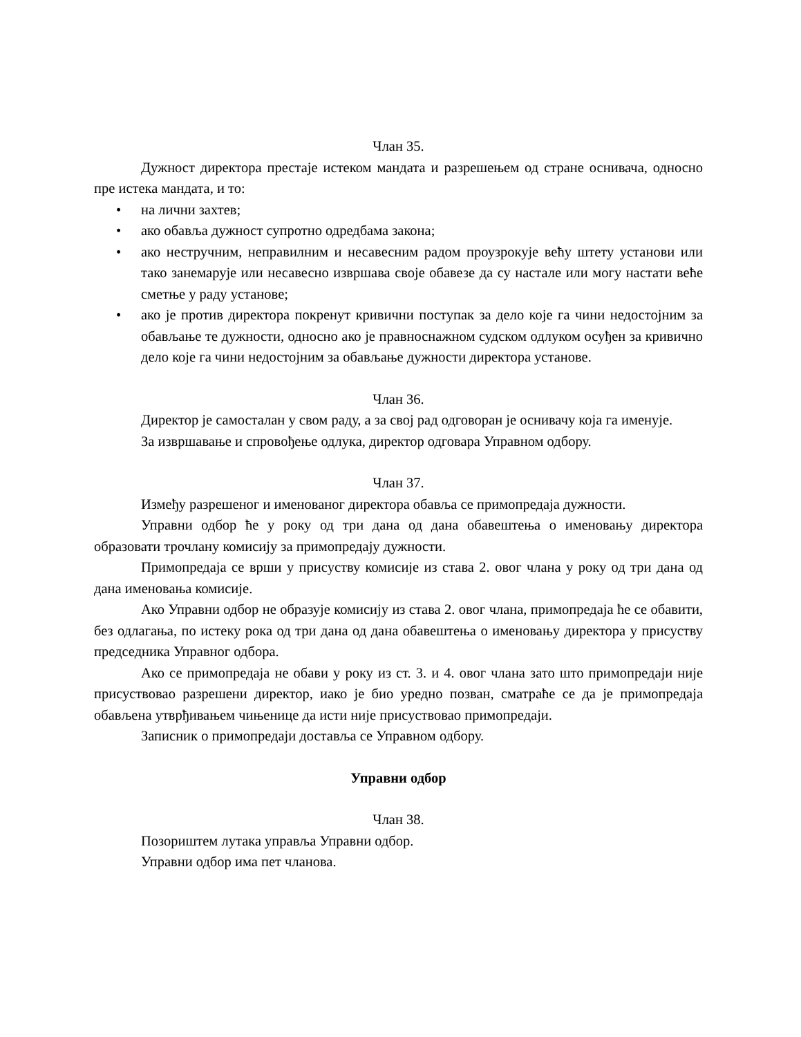Члан 35.
Дужност директора престаје истеком мандата и разрешењем од стране оснивача, односно пре истека мандата, и то:
• на лични захтев;
• ако обавља дужност супротно одредбама закона;
• ако нестручним, неправилним и несавесним радом проузрокује већу штету установи или тако занемарује или несавесно извршава своје обавезе да су настале или могу настати веће сметње у раду установе;
• ако је против директора покренут кривични поступак за дело које га чини недостојним за обављање те дужности, односно ако је правноснажном судском одлуком осуђен за кривично дело које га чини недостојним за обављање дужности директора установе.
Члан 36.
Директор је самосталан у свом раду, а за свој рад одговоран је оснивачу која га именује.
За извршавање и спровођење одлука, директор одговара Управном одбору.
Члан 37.
Између разрешеног и именованог директора обавља се примопредаја дужности.
Управни одбор ће у року од три дана од дана обавештења о именовању директора образовати трочлану комисију за примопредају дужности.
Примопредаја се врши у присуству комисије из става 2. овог члана у року од три дана од дана именовања комисије.
Ако Управни одбор не образује комисију из става 2. овог члана, примопредаја ће се обавити, без одлагања, по истеку рока од три дана од дана обавештења о именовању директора у присуству председника Управног одбора.
Ако се примопредаја не обави у року из ст. 3. и 4. овог члана зато што примопредаји није присуствовао разрешени директор, иако је био уредно позван, сматраће се да је примопредаја обављена утврђивањем чињенице да исти није присуствовао примопредаји.
Записник о примопредаји доставља се Управном одбору.
Управни одбор
Члан 38.
Позориштем лутака управља Управни одбор.
Управни одбор има пет чланова.